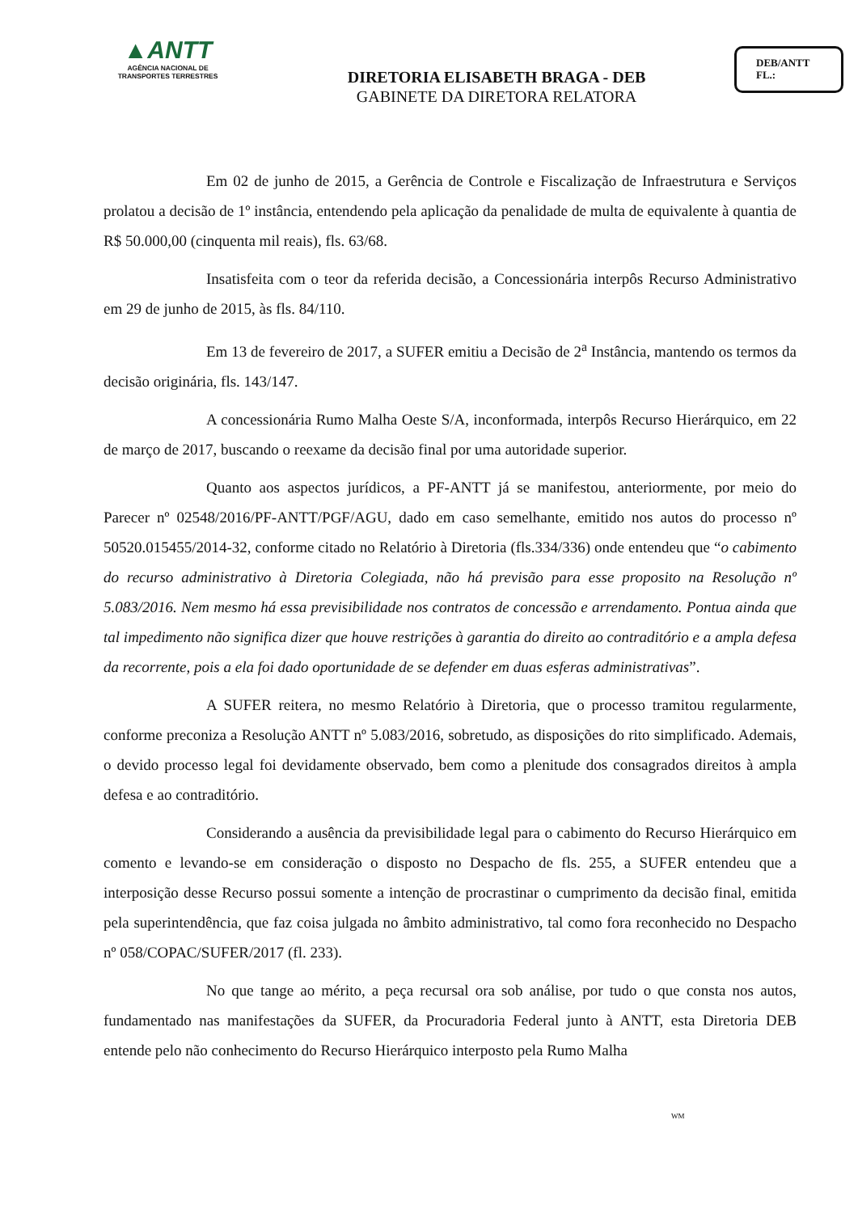▲ANTT
AGÊNCIA NACIONAL DE
TRANSPORTES TERRESTRES
DIRETORIA ELISABETH BRAGA - DEB
GABINETE DA DIRETORA RELATORA
DEB/ANTT
FL.:
Em 02 de junho de 2015, a Gerência de Controle e Fiscalização de Infraestrutura e Serviços prolatou a decisão de 1º instância, entendendo pela aplicação da penalidade de multa de equivalente à quantia de R$ 50.000,00 (cinquenta mil reais), fls. 63/68.
Insatisfeita com o teor da referida decisão, a Concessionária interpôs Recurso Administrativo em 29 de junho de 2015, às fls. 84/110.
Em 13 de fevereiro de 2017, a SUFER emitiu a Decisão de 2<sup>a</sup> Instância, mantendo os termos da decisão originária, fls. 143/147.
A concessionária Rumo Malha Oeste S/A, inconformada, interpôs Recurso Hierárquico, em 22 de março de 2017, buscando o reexame da decisão final por uma autoridade superior.
Quanto aos aspectos jurídicos, a PF-ANTT já se manifestou, anteriormente, por meio do Parecer nº 02548/2016/PF-ANTT/PGF/AGU, dado em caso semelhante, emitido nos autos do processo nº 50520.015455/2014-32, conforme citado no Relatório à Diretoria (fls.334/336) onde entendeu que “o cabimento do recurso administrativo à Diretoria Colegiada, não há previsão para esse proposito na Resolução nº 5.083/2016. Nem mesmo há essa previsibilidade nos contratos de concessão e arrendamento. Pontua ainda que tal impedimento não significa dizer que houve restrições à garantia do direito ao contraditório e a ampla defesa da recorrente, pois a ela foi dado oportunidade de se defender em duas esferas administrativas”.
A SUFER reitera, no mesmo Relatório à Diretoria, que o processo tramitou regularmente, conforme preconiza a Resolução ANTT nº 5.083/2016, sobretudo, as disposições do rito simplificado. Ademais, o devido processo legal foi devidamente observado, bem como a plenitude dos consagrados direitos à ampla defesa e ao contraditório.
Considerando a ausência da previsibilidade legal para o cabimento do Recurso Hierárquico em comento e levando-se em consideração o disposto no Despacho de fls. 255, a SUFER entendeu que a interposição desse Recurso possui somente a intenção de procrastinar o cumprimento da decisão final, emitida pela superintendência, que faz coisa julgada no âmbito administrativo, tal como fora reconhecido no Despacho nº 058/COPAC/SUFER/2017 (fl. 233).
No que tange ao mérito, a peça recursal ora sob análise, por tudo o que consta nos autos, fundamentado nas manifestações da SUFER, da Procuradoria Federal junto à ANTT, esta Diretoria DEB entende pelo não conhecimento do Recurso Hierárquico interposto pela Rumo Malha
WM